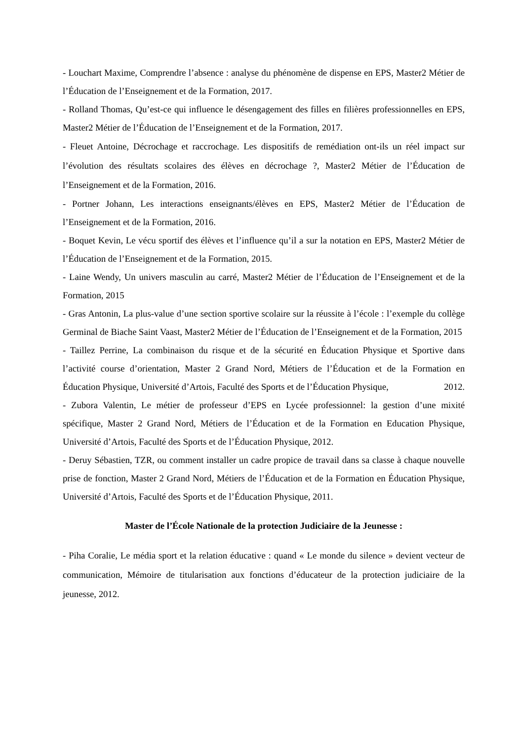- Louchart Maxime, Comprendre l’absence : analyse du phénomène de dispense en EPS, Master2 Métier de l’Éducation de l’Enseignement et de la Formation, 2017.
- Rolland Thomas, Qu’est-ce qui influence le désengagement des filles en filières professionnelles en EPS, Master2 Métier de l’Éducation de l’Enseignement et de la Formation, 2017.
- Fleuet Antoine, Décrochage et raccrochage. Les dispositifs de remédiation ont-ils un réel impact sur l’évolution des résultats scolaires des élèves en décrochage ?, Master2 Métier de l’Éducation de l’Enseignement et de la Formation, 2016.
- Portner Johann, Les interactions enseignants/élèves en EPS, Master2 Métier de l’Éducation de l’Enseignement et de la Formation, 2016.
- Boquet Kevin, Le vécu sportif des élèves et l’influence qu’il a sur la notation en EPS, Master2 Métier de l’Éducation de l’Enseignement et de la Formation, 2015.
- Laine Wendy, Un univers masculin au carré, Master2 Métier de l’Éducation de l’Enseignement et de la Formation, 2015
- Gras Antonin, La plus-value d’une section sportive scolaire sur la réussite à l’école : l’exemple du collège Germinal de Biache Saint Vaast, Master2 Métier de l’Éducation de l’Enseignement et de la Formation, 2015
- Taillez Perrine, La combinaison du risque et de la sécurité en Éducation Physique et Sportive dans l’activité course d’orientation, Master 2 Grand Nord, Métiers de l’Éducation et de la Formation en Éducation Physique, Université d’Artois, Faculté des Sports et de l’Éducation Physique, 2012.
- Zubora Valentin, Le métier de professeur d’EPS en Lycée professionnel: la gestion d’une mixité spécifique, Master 2 Grand Nord, Métiers de l’Éducation et de la Formation en Education Physique, Université d’Artois, Faculté des Sports et de l’Éducation Physique, 2012.
- Deruy Sébastien, TZR, ou comment installer un cadre propice de travail dans sa classe à chaque nouvelle prise de fonction, Master 2 Grand Nord, Métiers de l’Éducation et de la Formation en Éducation Physique, Université d’Artois, Faculté des Sports et de l’Éducation Physique, 2011.
Master de l’École Nationale de la protection Judiciaire de la Jeunesse :
- Piha Coralie, Le média sport et la relation éducative : quand « Le monde du silence » devient vecteur de communication, Mémoire de titularisation aux fonctions d’éducateur de la protection judiciaire de la jeunesse, 2012.